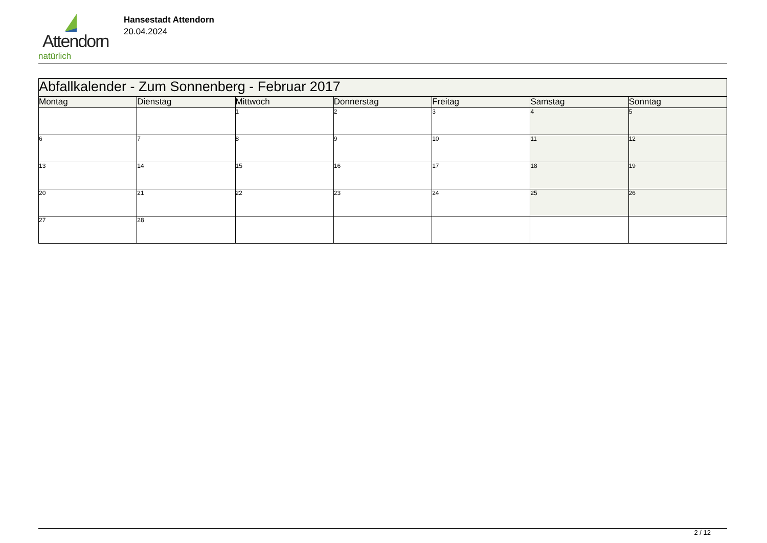Attendorn
natürlich
Hansestadt Attendorn
20.04.2024
| Abfallkalender - Zum Sonnenberg - Februar 2017 | | | | | | |
| Montag | Dienstag | Mittwoch | Donnerstag | Freitag | Samstag | Sonntag |
| | | 1 | 2 | 3 | 4 | 5 |
| 6 | 7 | 8 | 9 | 10 | 11 | 12 |
| 13 | 14 | 15 | 16 | 17 | 18 | 19 |
| 20 | 21 | 22 | 23 | 24 | 25 | 26 |
| 27 | 28 | | | | | |
2 / 12